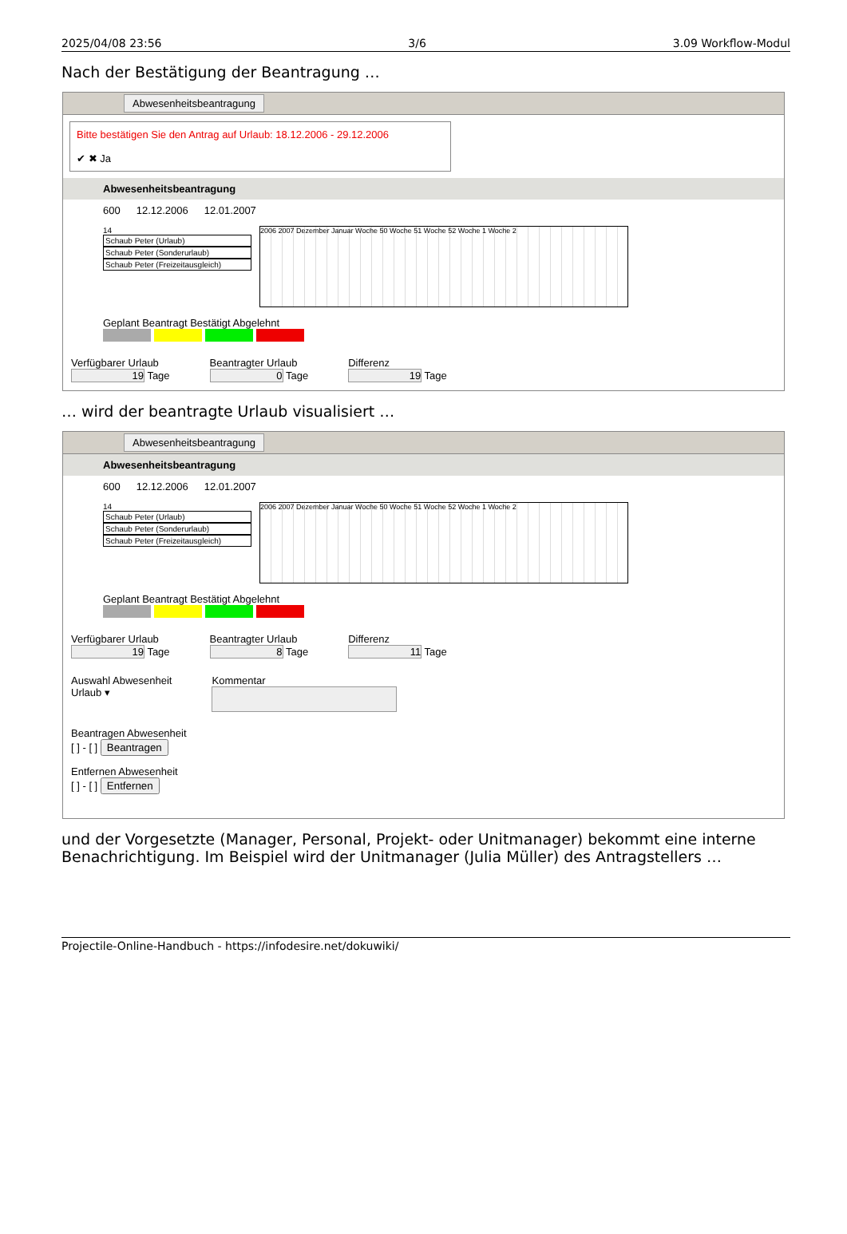2025/04/08 23:56 3/6 3.09 Workflow-Modul
Nach der Bestätigung der Beantragung …
Abwesenheitsbeantragung
Bitte bestätigen Sie den Antrag auf Urlaub: 18.12.2006 - 29.12.2006
✔ ✖ Ja
Abwesenheitsbeantragung
600 12.12.2006 12.01.2007
14
Schaub Peter (Urlaub)
Schaub Peter (Sonderurlaub)
Schaub Peter (Freizeitausgleich)
2006 2007 Dezember Januar Woche 50 Woche 51 Woche 52 Woche 1 Woche 2
Geplant Beantragt Bestätigt Abgelehnt
Verfügbarer Urlaub
19 Tage
Beantragter Urlaub
0 Tage
Differenz
19 Tage
… wird der beantragte Urlaub visualisiert …
Abwesenheitsbeantragung
Abwesenheitsbeantragung
600 12.12.2006 12.01.2007
14
Schaub Peter (Urlaub)
Schaub Peter (Sonderurlaub)
Schaub Peter (Freizeitausgleich)
2006 2007 Dezember Januar Woche 50 Woche 51 Woche 52 Woche 1 Woche 2
Geplant Beantragt Bestätigt Abgelehnt
Verfügbarer Urlaub
19 Tage
Beantragter Urlaub
8 Tage
Differenz
11 Tage
Auswahl Abwesenheit
Urlaub ▾
Kommentar
Beantragen Abwesenheit
[ ] - [ ] Beantragen
Entfernen Abwesenheit
[ ] - [ ] Entfernen
und der Vorgesetzte (Manager, Personal, Projekt- oder Unitmanager) bekommt eine interne Benachrichtigung. Im Beispiel wird der Unitmanager (Julia Müller) des Antragstellers …
Projectile-Online-Handbuch - https://infodesire.net/dokuwiki/